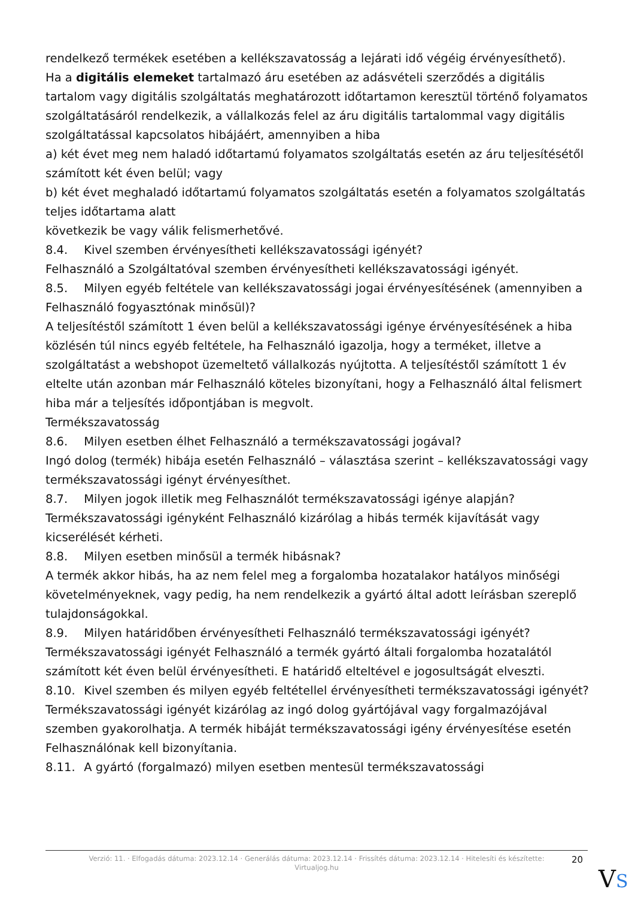rendelkező termékek esetében a kellékszavatosság a lejárati idő végéig érvényesíthető).
Ha a digitális elemeket tartalmazó áru esetében az adásvételi szerződés a digitális tartalom vagy digitális szolgáltatás meghatározott időtartamon keresztül történő folyamatos szolgáltatásáról rendelkezik, a vállalkozás felel az áru digitális tartalommal vagy digitális szolgáltatással kapcsolatos hibájáért, amennyiben a hiba
a) két évet meg nem haladó időtartamú folyamatos szolgáltatás esetén az áru teljesítésétől számított két éven belül; vagy
b) két évet meghaladó időtartamú folyamatos szolgáltatás esetén a folyamatos szolgáltatás teljes időtartama alatt
következik be vagy válik felismerhetővé.
8.4. Kivel szemben érvényesítheti kellékszavatossági igényét?
Felhasználó a Szolgáltatóval szemben érvényesítheti kellékszavatossági igényét.
8.5. Milyen egyéb feltétele van kellékszavatossági jogai érvényesítésének (amennyiben a Felhasználó fogyasztónak minősül)?
A teljesítéstől számított 1 éven belül a kellékszavatossági igénye érvényesítésének a hiba közlésén túl nincs egyéb feltétele, ha Felhasználó igazolja, hogy a terméket, illetve a szolgáltatást a webshopot üzemeltető vállalkozás nyújtotta. A teljesítéstől számított 1 év eltelte után azonban már Felhasználó köteles bizonyítani, hogy a Felhasználó által felismert hiba már a teljesítés időpontjában is megvolt.
Termékszavatosság
8.6. Milyen esetben élhet Felhasználó a termékszavatossági jogával?
Ingó dolog (termék) hibája esetén Felhasználó – választása szerint – kellékszavatossági vagy termékszavatossági igényt érvényesíthet.
8.7. Milyen jogok illetik meg Felhasználót termékszavatossági igénye alapján?
Termékszavatossági igényként Felhasználó kizárólag a hibás termék kijavítását vagy kicserélését kérheti.
8.8. Milyen esetben minősül a termék hibásnak?
A termék akkor hibás, ha az nem felel meg a forgalomba hozatalakor hatályos minőségi követelményeknek, vagy pedig, ha nem rendelkezik a gyártó által adott leírásban szereplő tulajdonságokkal.
8.9. Milyen határidőben érvényesítheti Felhasználó termékszavatossági igényét?
Termékszavatossági igényét Felhasználó a termék gyártó általi forgalomba hozatalától számított két éven belül érvényesítheti. E határidő elteltével e jogosultságát elveszti.
8.10. Kivel szemben és milyen egyéb feltétellel érvényesítheti termékszavatossági igényét?
Termékszavatossági igényét kizárólag az ingó dolog gyártójával vagy forgalmazójával szemben gyakorolhatja. A termék hibáját termékszavatossági igény érvényesítése esetén Felhasználónak kell bizonyítania.
8.11. A gyártó (forgalmazó) milyen esetben mentesül termékszavatossági
Verzió: 11. · Elfogadás dátuma: 2023.12.14 · Generálás dátuma: 2023.12.14 · Frissítés dátuma: 2023.12.14 · Hitelesíti és készítette: Virtualjog.hu
20
VS